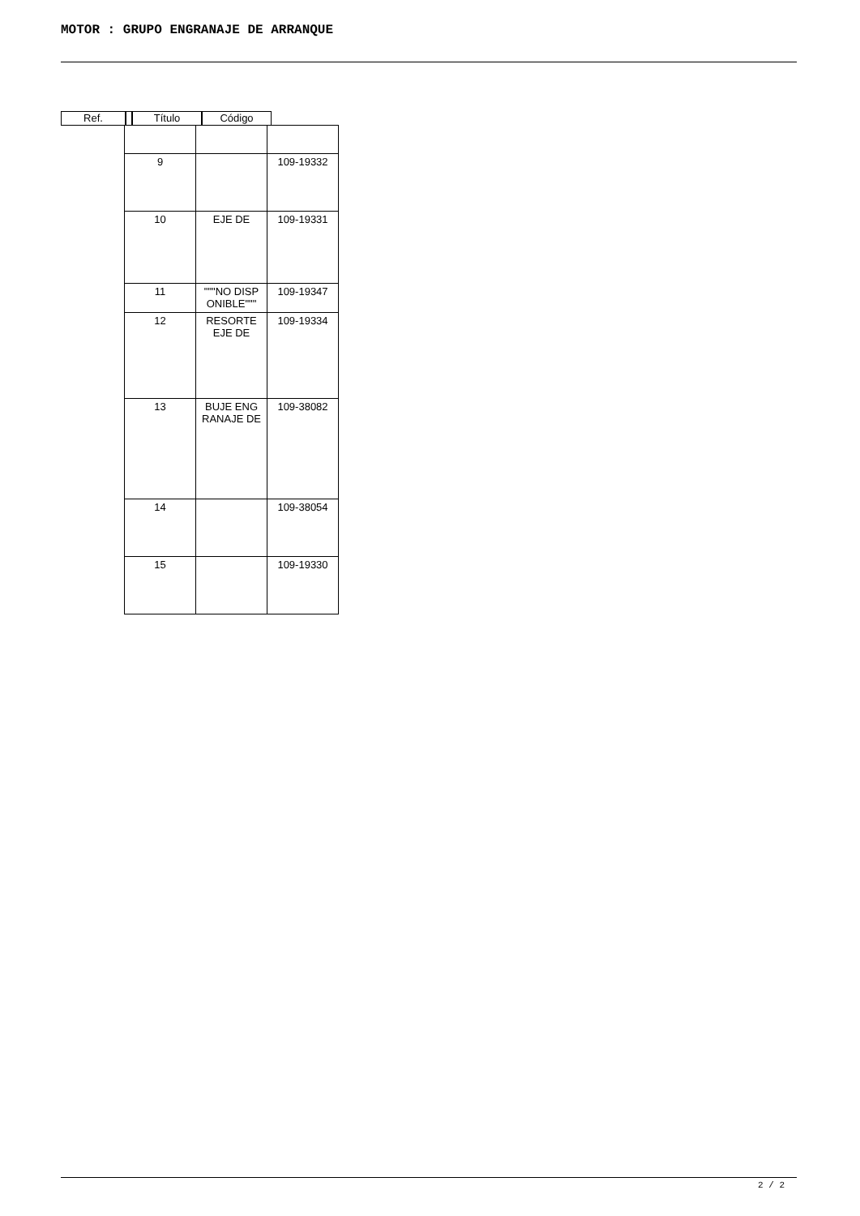MOTOR : GRUPO ENGRANAJE DE ARRANQUE
Ref. Título Código
| 9 | | 109-19332 |
| 10 | EJE DE | 109-19331 |
| 11 | """NO DISP ONIBLE""" | 109-19347 |
| 12 | RESORTE EJE DE | 109-19334 |
| 13 | BUJE ENG RANAJE DE | 109-38082 |
| 14 | | 109-38054 |
| 15 | | 109-19330 |
2 / 2